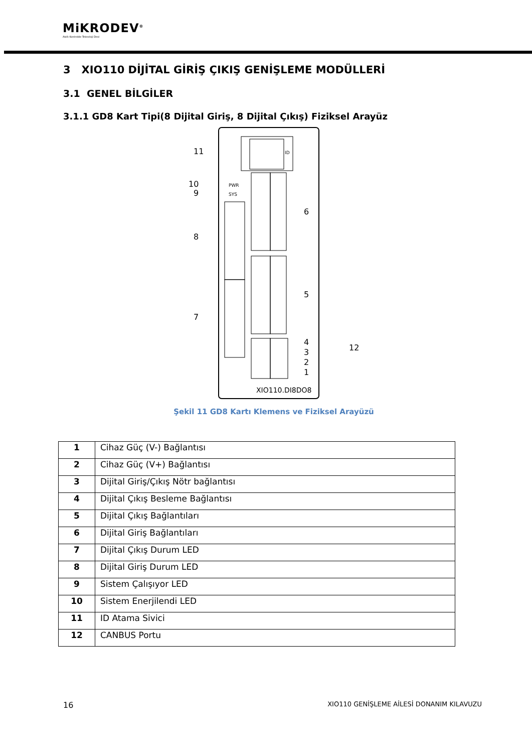MiKRODEV<sup>®</sup>
Akıllı Kontrolde Teknoloji Devi
3 XIO110 DİJİTAL GİRİŞ ÇIKIŞ GENİŞLEME MODÜLLERİ
3.1 GENEL BİLGİLER
3.1.1 GD8 Kart Tipi(8 Dijital Giriş, 8 Dijital Çıkış) Fiziksel Arayüz
ID
11
10
9
8
7
PWR
SYS
6
5
4
3
2
1
12
XIO110.DI8DO8
Şekil 11 GD8 Kartı Klemens ve Fiziksel Arayüzü
| 1 | Cihaz Güç (V-) Bağlantısı |
| 2 | Cihaz Güç (V+) Bağlantısı |
| 3 | Dijital Giriş/Çıkış Nötr bağlantısı |
| 4 | Dijital Çıkış Besleme Bağlantısı |
| 5 | Dijital Çıkış Bağlantıları |
| 6 | Dijital Giriş Bağlantıları |
| 7 | Dijital Çıkış Durum LED |
| 8 | Dijital Giriş Durum LED |
| 9 | Sistem Çalışıyor LED |
| 10 | Sistem Enerjilendi LED |
| 11 | ID Atama Sivici |
| 12 | CANBUS Portu |
16 XIO110 GENİŞLEME AİLESİ DONANIM KILAVUZU